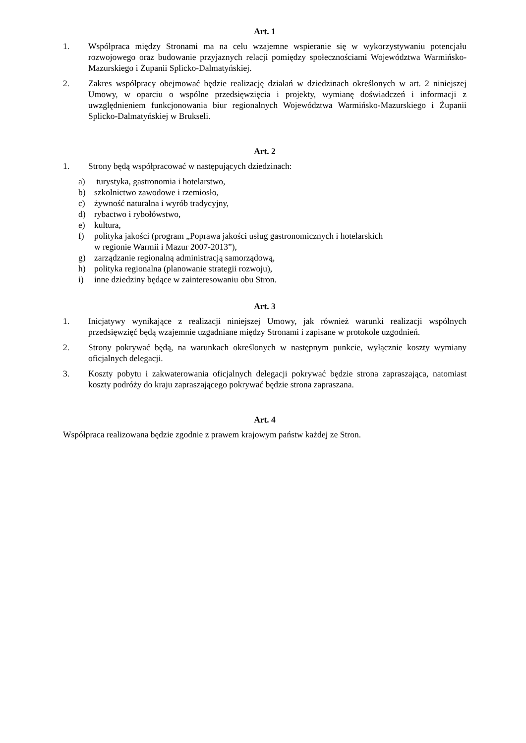Art. 1
1. Współpraca między Stronami ma na celu wzajemne wspieranie się w wykorzystywaniu potencjału rozwojowego oraz budowanie przyjaznych relacji pomiędzy społecznościami Województwa Warmińsko-Mazurskiego i Żupanii Splicko-Dalmatyńskiej.
2. Zakres współpracy obejmować będzie realizację działań w dziedzinach określonych w art. 2 niniejszej Umowy, w oparciu o wspólne przedsięwzięcia i projekty, wymianę doświadczeń i informacji z uwzględnieniem funkcjonowania biur regionalnych Województwa Warmińsko-Mazurskiego i Żupanii Splicko-Dalmatyńskiej w Brukseli.
Art. 2
1. Strony będą współpracować w następujących dziedzinach:
a) turystyka, gastronomia i hotelarstwo,
b) szkolnictwo zawodowe i rzemiosło,
c) żywność naturalna i wyrób tradycyjny,
d) rybactwo i rybołówstwo,
e) kultura,
f) polityka jakości (program „Poprawa jakości usług gastronomicznych i hotelarskich
w regionie Warmii i Mazur 2007-2013”),
g) zarządzanie regionalną administracją samorządową,
h) polityka regionalna (planowanie strategii rozwoju),
i) inne dziedziny będące w zainteresowaniu obu Stron.
Art. 3
1. Inicjatywy wynikające z realizacji niniejszej Umowy, jak również warunki realizacji wspólnych przedsięwzięć będą wzajemnie uzgadniane między Stronami i zapisane w protokole uzgodnień.
2. Strony pokrywać będą, na warunkach określonych w następnym punkcie, wyłącznie koszty wymiany oficjalnych delegacji.
3. Koszty pobytu i zakwaterowania oficjalnych delegacji pokrywać będzie strona zapraszająca, natomiast koszty podróży do kraju zapraszającego pokrywać będzie strona zapraszana.
Art. 4
Współpraca realizowana będzie zgodnie z prawem krajowym państw każdej ze Stron.